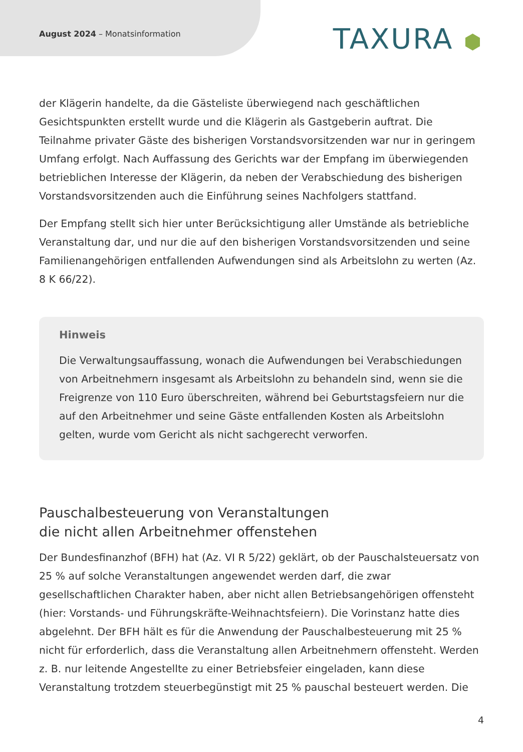August 2024 – Monatsinformation
TAXURA ⬢
der Klägerin handelte, da die Gästeliste überwiegend nach geschäftlichen Gesichtspunkten erstellt wurde und die Klägerin als Gastgeberin auftrat. Die Teilnahme privater Gäste des bisherigen Vorstandsvorsitzenden war nur in geringem Umfang erfolgt. Nach Auffassung des Gerichts war der Empfang im überwiegenden betrieblichen Interesse der Klägerin, da neben der Verabschiedung des bisherigen Vorstandsvorsitzenden auch die Einführung seines Nachfolgers stattfand.
Der Empfang stellt sich hier unter Berücksichtigung aller Umstände als betriebliche Veranstaltung dar, und nur die auf den bisherigen Vorstandsvorsitzenden und seine Familienangehörigen entfallenden Aufwendungen sind als Arbeitslohn zu werten (Az. 8 K 66/22).
Hinweis
Die Verwaltungsauffassung, wonach die Aufwendungen bei Verabschiedungen von Arbeitnehmern insgesamt als Arbeitslohn zu behandeln sind, wenn sie die Freigrenze von 110 Euro überschreiten, während bei Geburtstagsfeiern nur die auf den Arbeitnehmer und seine Gäste entfallenden Kosten als Arbeitslohn gelten, wurde vom Gericht als nicht sachgerecht verworfen.
Pauschalbesteuerung von Veranstaltungen
die nicht allen Arbeitnehmer offenstehen
Der Bundesfinanzhof (BFH) hat (Az. VI R 5/22) geklärt, ob der Pauschalsteuersatz von 25 % auf solche Veranstaltungen angewendet werden darf, die zwar gesellschaftlichen Charakter haben, aber nicht allen Betriebsangehörigen offensteht (hier: Vorstands- und Führungskräfte-Weihnachtsfeiern). Die Vorinstanz hatte dies abgelehnt. Der BFH hält es für die Anwendung der Pauschalbesteuerung mit 25 % nicht für erforderlich, dass die Veranstaltung allen Arbeitnehmern offensteht. Werden z. B. nur leitende Angestellte zu einer Betriebsfeier eingeladen, kann diese Veranstaltung trotzdem steuerbegünstigt mit 25 % pauschal besteuert werden. Die
4